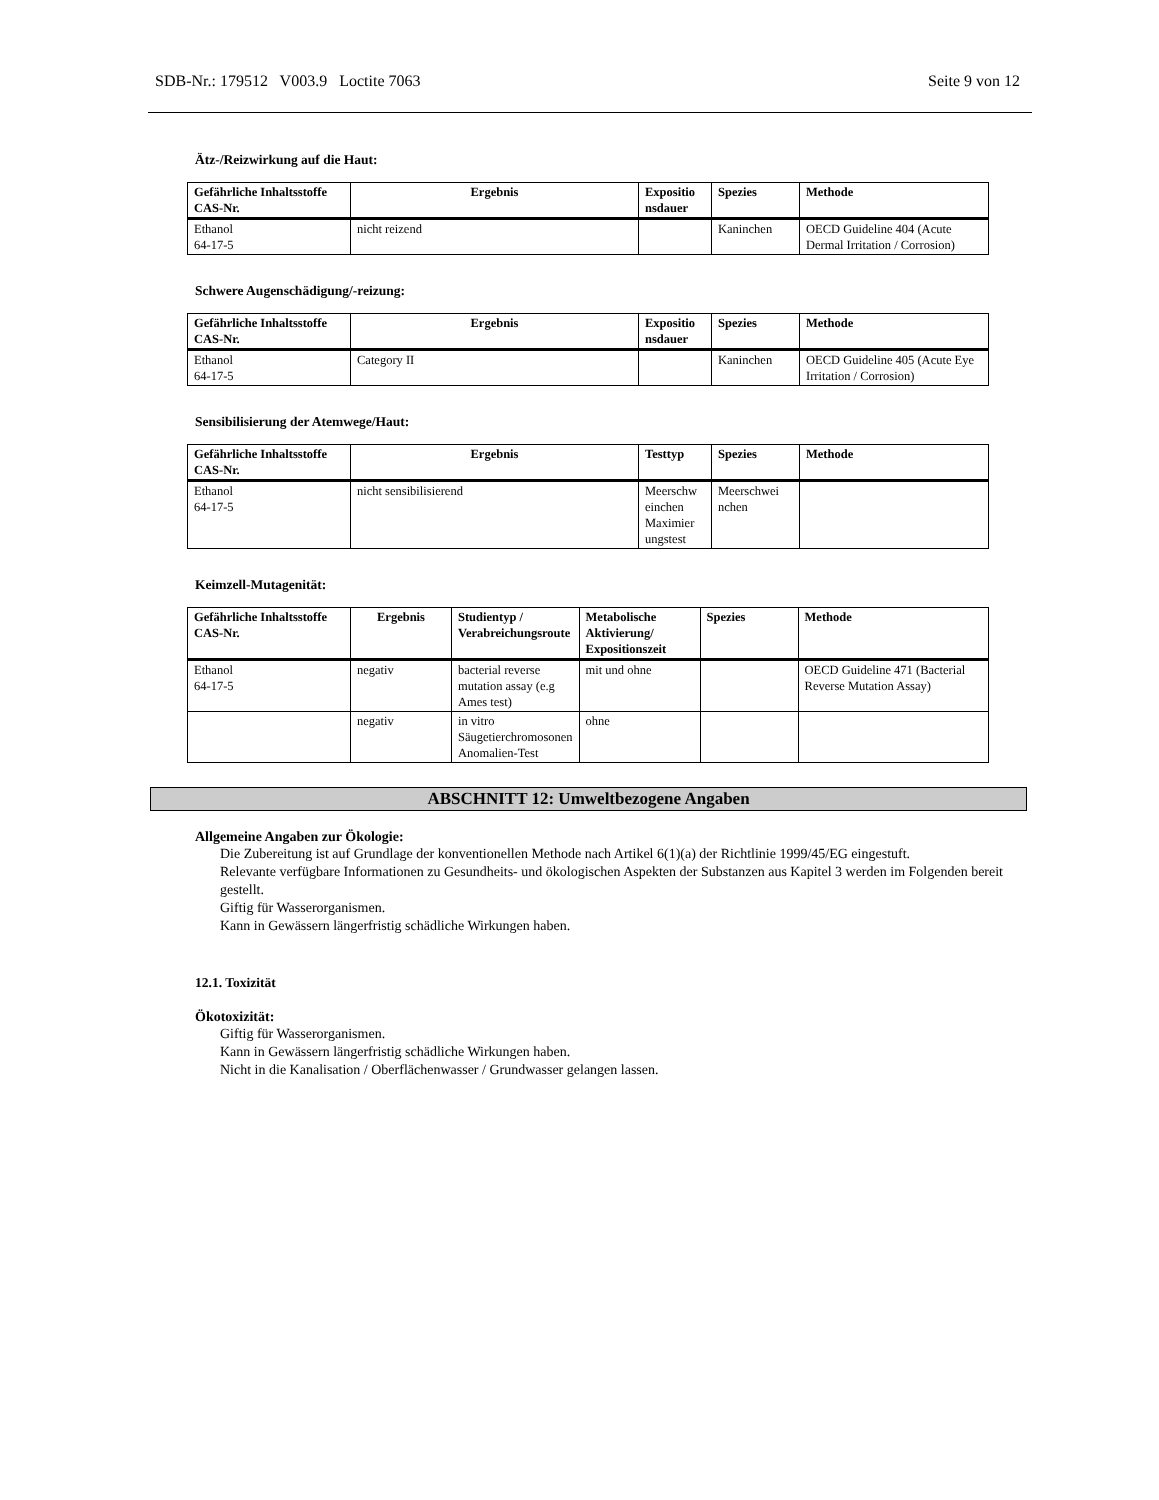SDB-Nr.: 179512 V003.9 Loctite 7063 Seite 9 von 12
Ätz-/Reizwirkung auf die Haut:
| Gefährliche Inhaltsstoffe CAS-Nr. | Ergebnis | Expositio nsdauer | Spezies | Methode |
| --- | --- | --- | --- | --- |
| Ethanol 64-17-5 | nicht reizend | | Kaninchen | OECD Guideline 404 (Acute Dermal Irritation / Corrosion) |
Schwere Augenschädigung/-reizung:
| Gefährliche Inhaltsstoffe CAS-Nr. | Ergebnis | Expositio nsdauer | Spezies | Methode |
| --- | --- | --- | --- | --- |
| Ethanol 64-17-5 | Category II | | Kaninchen | OECD Guideline 405 (Acute Eye Irritation / Corrosion) |
Sensibilisierung der Atemwege/Haut:
| Gefährliche Inhaltsstoffe CAS-Nr. | Ergebnis | Testtyp | Spezies | Methode |
| --- | --- | --- | --- | --- |
| Ethanol 64-17-5 | nicht sensibilisierend | Meerschw einchen Maximier ungstest | Meerschwei nchen | |
Keimzell-Mutagenität:
| Gefährliche Inhaltsstoffe CAS-Nr. | Ergebnis | Studientyp / Verabreichungsroute | Metabolische Aktivierung/ Expositionszeit | Spezies | Methode |
| --- | --- | --- | --- | --- | --- |
| Ethanol 64-17-5 | negativ | bacterial reverse mutation assay (e.g Ames test) | mit und ohne | | OECD Guideline 471 (Bacterial Reverse Mutation Assay) |
| | negativ | in vitro Säugetierchromosonen Anomalien-Test | ohne | | |
ABSCHNITT 12: Umweltbezogene Angaben
Allgemeine Angaben zur Ökologie:
Die Zubereitung ist auf Grundlage der konventionellen Methode nach Artikel 6(1)(a) der Richtlinie 1999/45/EG eingestuft.
Relevante verfügbare Informationen zu Gesundheits- und ökologischen Aspekten der Substanzen aus Kapitel 3 werden im Folgenden bereit gestellt.
Giftig für Wasserorganismen.
Kann in Gewässern längerfristig schädliche Wirkungen haben.
12.1. Toxizität
Ökotoxizität:
Giftig für Wasserorganismen.
Kann in Gewässern längerfristig schädliche Wirkungen haben.
Nicht in die Kanalisation / Oberflächenwasser / Grundwasser gelangen lassen.